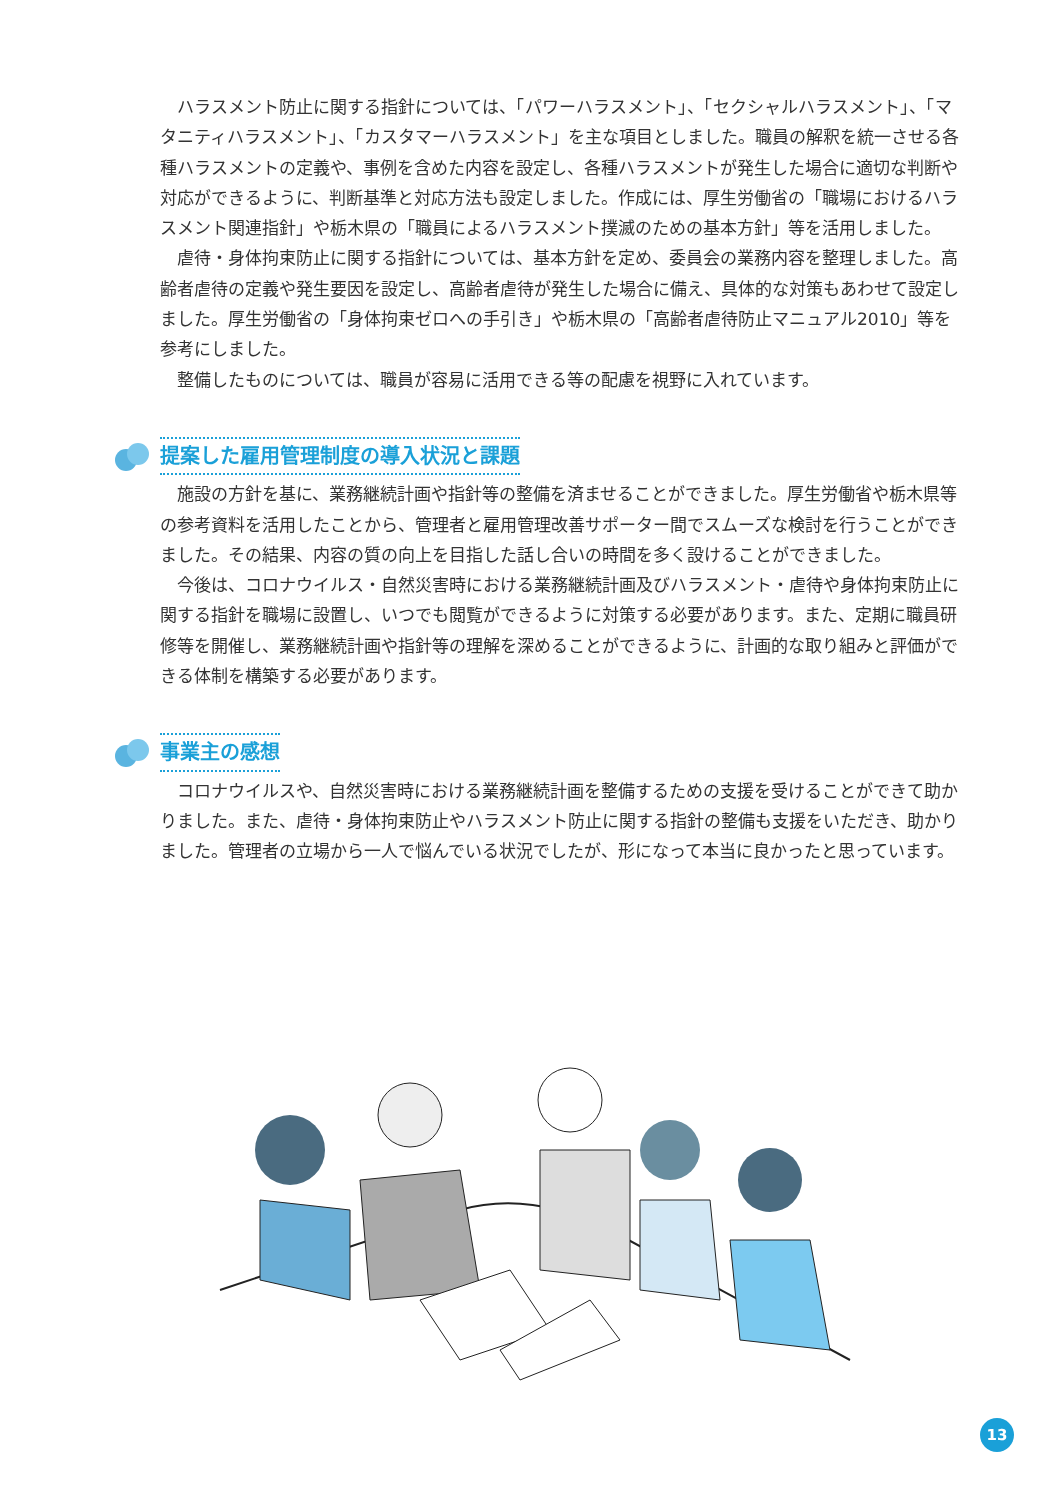ハラスメント防止に関する指針については、「パワーハラスメント」、「セクシャルハラスメント」、「マタニティハラスメント」、「カスタマーハラスメント」を主な項目としました。職員の解釈を統一させる各種ハラスメントの定義や、事例を含めた内容を設定し、各種ハラスメントが発生した場合に適切な判断や対応ができるように、判断基準と対応方法も設定しました。作成には、厚生労働省の「職場におけるハラスメント関連指針」や栃木県の「職員によるハラスメント撲滅のための基本方針」等を活用しました。
虐待・身体拘束防止に関する指針については、基本方針を定め、委員会の業務内容を整理しました。高齢者虐待の定義や発生要因を設定し、高齢者虐待が発生した場合に備え、具体的な対策もあわせて設定しました。厚生労働省の「身体拘束ゼロへの手引き」や栃木県の「高齢者虐待防止マニュアル2010」等を参考にしました。
整備したものについては、職員が容易に活用できる等の配慮を視野に入れています。
提案した雇用管理制度の導入状況と課題
施設の方針を基に、業務継続計画や指針等の整備を済ませることができました。厚生労働省や栃木県等の参考資料を活用したことから、管理者と雇用管理改善サポーター間でスムーズな検討を行うことができました。その結果、内容の質の向上を目指した話し合いの時間を多く設けることができました。
今後は、コロナウイルス・自然災害時における業務継続計画及びハラスメント・虐待や身体拘束防止に関する指針を職場に設置し、いつでも閲覧ができるように対策する必要があります。また、定期に職員研修等を開催し、業務継続計画や指針等の理解を深めることができるように、計画的な取り組みと評価ができる体制を構築する必要があります。
事業主の感想
コロナウイルスや、自然災害時における業務継続計画を整備するための支援を受けることができて助かりました。また、虐待・身体拘束防止やハラスメント防止に関する指針の整備も支援をいただき、助かりました。管理者の立場から一人で悩んでいる状況でしたが、形になって本当に良かったと思っています。
13